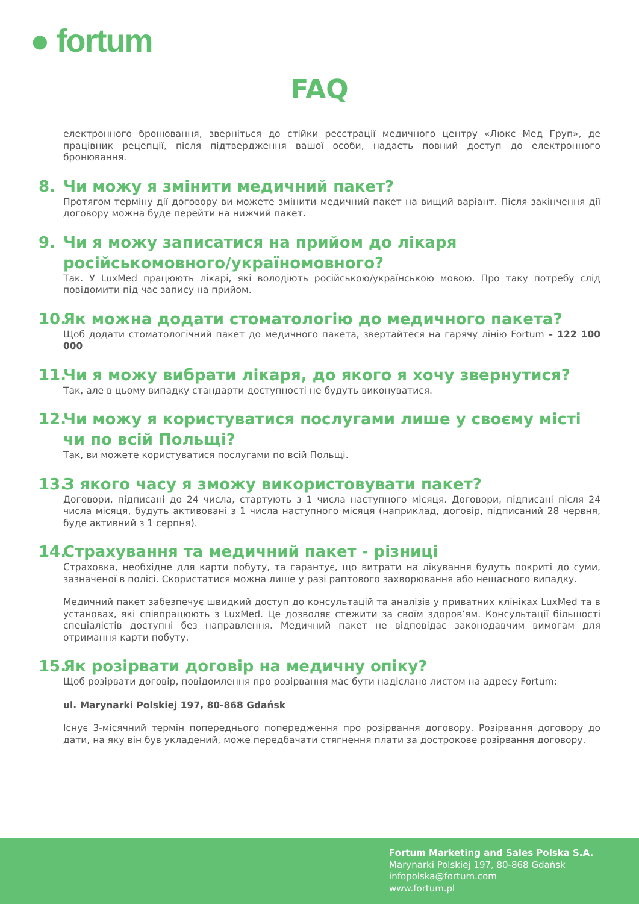● fortum
FAQ
електронного бронювання, зверніться до стійки реєстрації медичного центру «Люкс Мед Груп», де працівник рецепції, після підтвердження вашої особи, надасть повний доступ до електронного бронювання.
8. Чи можу я змінити медичний пакет?
Протягом терміну дії договору ви можете змінити медичний пакет на вищий варіант. Після закінчення дії договору можна буде перейти на нижчий пакет.
9. Чи я можу записатися на прийом до лікаря російськомовного/україномовного?
Так. У LuxMed працюють лікарі, які володіють російською/українською мовою. Про таку потребу слід повідомити під час запису на прийом.
10. Як можна додати стоматологію до медичного пакета?
Щоб додати стоматологічний пакет до медичного пакета, звертайтеся на гарячу лінію Fortum – 122 100 000
11. Чи я можу вибрати лікаря, до якого я хочу звернутися?
Так, але в цьому випадку стандарти доступності не будуть виконуватися.
12. Чи можу я користуватися послугами лише у своєму місті чи по всій Польщі?
Так, ви можете користуватися послугами по всій Польщі.
13. З якого часу я зможу використовувати пакет?
Договори, підписані до 24 числа, стартують з 1 числа наступного місяця. Договори, підписані після 24 числа місяця, будуть активовані з 1 числа наступного місяця (наприклад, договір, підписаний 28 червня, буде активний з 1 серпня).
14. Страхування та медичний пакет - різниці
Страховка, необхідне для карти побуту, та гарантує, що витрати на лікування будуть покриті до суми, зазначеної в полісі. Скористатися можна лише у разі раптового захворювання або нещасного випадку.
Медичний пакет забезпечує швидкий доступ до консультацій та аналізів у приватних клініках LuxMed та в установах, які співпрацюють з LuxMed. Це дозволяє стежити за своїм здоров’ям. Консультації більшості спеціалістів доступні без направлення. Медичний пакет не відповідає законодавчим вимогам для отримання карти побуту.
15. Як розірвати договір на медичну опіку?
Щоб розірвати договір, повідомлення про розірвання має бути надіслано листом на адресу Fortum:
ul. Marynarki Polskiej 197, 80-868 Gdańsk
Існує 3-місячний термін попереднього попередження про розірвання договору. Розірвання договору до дати, на яку він був укладений, може передбачати стягнення плати за дострокове розірвання договору.
Fortum Marketing and Sales Polska S.A.
Marynarki Polskiej 197, 80-868 Gdańsk
infopolska@fortum.com
www.fortum.pl